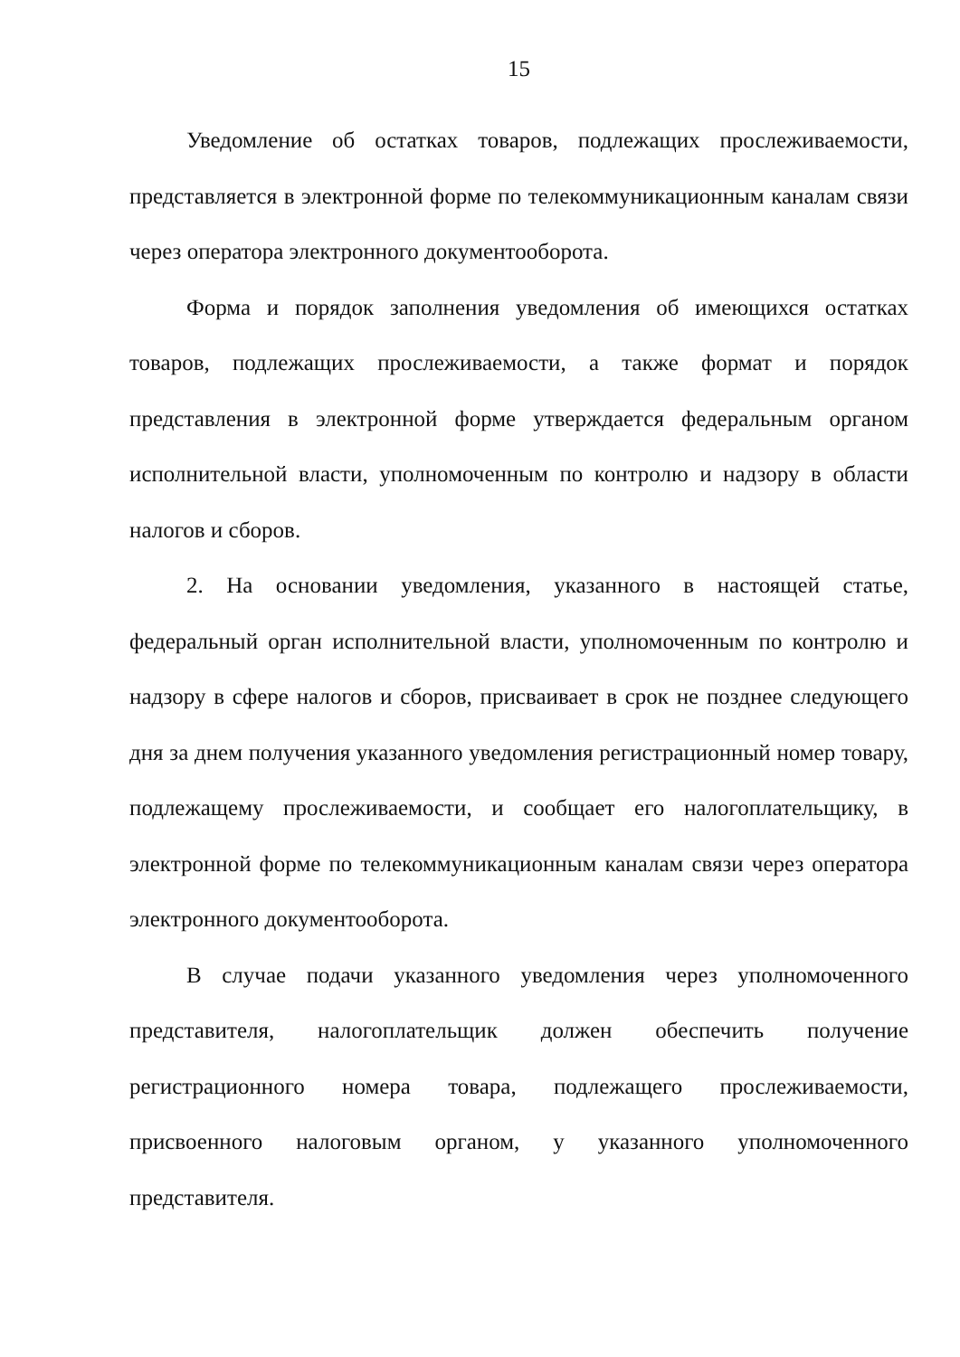15
Уведомление об остатках товаров, подлежащих прослеживаемости, представляется в электронной форме по телекоммуникационным каналам связи через оператора электронного документооборота.
Форма и порядок заполнения уведомления об имеющихся остатках товаров, подлежащих прослеживаемости, а также формат и порядок представления в электронной форме утверждается федеральным органом исполнительной власти, уполномоченным по контролю и надзору в области налогов и сборов.
2. На основании уведомления, указанного в настоящей статье, федеральный орган исполнительной власти, уполномоченным по контролю и надзору в сфере налогов и сборов, присваивает в срок не позднее следующего дня за днем получения указанного уведомления регистрационный номер товару, подлежащему прослеживаемости, и сообщает его налогоплательщику, в электронной форме по телекоммуникационным каналам связи через оператора электронного документооборота.
В случае подачи указанного уведомления через уполномоченного представителя, налогоплательщик должен обеспечить получение регистрационного номера товара, подлежащего прослеживаемости, присвоенного налоговым органом, у указанного уполномоченного представителя.